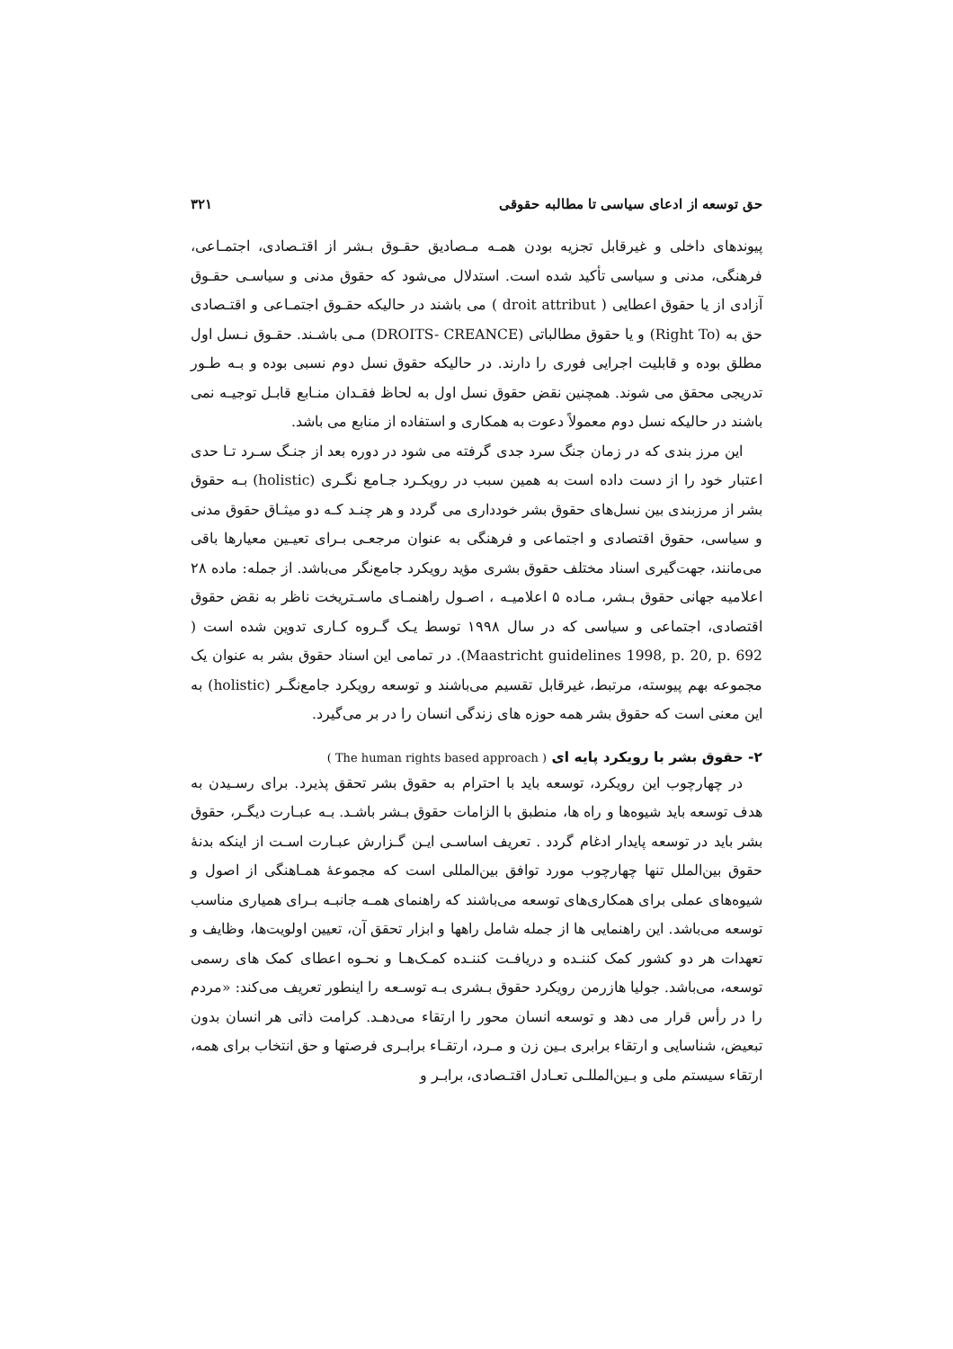حق توسعه از ادعای سیاسی تا مطالبه حقوقی ۳۲۱
پیوندهای داخلی و غیرقابل تجزیه بودن همـه مـصادیق حقـوق بـشر از اقتـصادی، اجتمـاعی، فرهنگی، مدنی و سیاسی تأکید شده است. استدلال می‌شود که حقوق مدنی و سیاسـی حقـوق آزادی از یا حقوق اعطایی ( droit attribut ) می باشند در حالیکه حقـوق اجتمـاعی و اقتـصادی حق به (Right To) و یا حقوق مطالباتی (DROITS- CREANCE) مـی باشـند. حقـوق نـسل اول مطلق بوده و قابلیت اجرایی فوری را دارند. در حالیکه حقوق نسل دوم نسبی بوده و بـه طـور تدریجی محقق می شوند. همچنین نقض حقوق نسل اول به لحاظ فقـدان منـابع قابـل توجیـه نمی باشند در حالیکه نسل دوم معمولاً دعوت به همکاری و استفاده از منابع می باشد.
این مرز بندی که در زمان جنگ سرد جدی گرفته می شود در دوره بعد از جنـگ سـرد تـا حدی اعتبار خود را از دست داده است به همین سبب در رویکـرد جـامع نگـری (holistic) بـه حقوق بشر از مرزبندی بین نسل‌های حقوق بشر خودداری می گردد و هر چنـد کـه دو میثـاق حقوق مدنی و سیاسی، حقوق اقتصادی و اجتماعی و فرهنگی به عنوان مرجعـی بـرای تعیـین معیارها باقی می‌مانند، جهت‌گیری اسناد مختلف حقوق بشری مؤید رویکرد جامع‌نگر می‌باشد. از جمله: ماده ۲۸ اعلامیه جهانی حقوق بـشر، مـاده ۵ اعلامیـه ، اصـول راهنمـای ماسـتریخت ناظر به نقض حقوق اقتصادی، اجتماعی و سیاسی که در سال ۱۹۹۸ توسط یـک گـروه کـاری تدوین شده است ( Maastricht guidelines 1998, p. 20, p. 692). در تمامی این اسناد حقوق بشر به عنوان یک مجموعه بهم پیوسته، مرتبط، غیرقابل تقسیم می‌باشند و توسعه رویکرد جامع‌نگـر (holistic) به این معنی است که حقوق بشر همه حوزه های زندگی انسان را در بر می‌گیرد.
۲- حقوق بشر با رویکرد پایه ای ( The human rights based approach )
در چهارچوب این رویکرد، توسعه باید با احترام به حقوق بشر تحقق پذیرد. برای رسـیدن به هدف توسعه باید شیوه‌ها و راه ها، منطبق با الزامات حقوق بـشر باشـد. بـه عبـارت دیگـر، حقوق بشر باید در توسعه پایدار ادغام گردد . تعریف اساسـی ایـن گـزارش عبـارت اسـت از اینکه بدنهٔ حقوق بین‌الملل تنها چهارچوب مورد توافق بین‌المللی است که مجموعهٔ همـاهنگی از اصول و شیوه‌های عملی برای همکاری‌های توسعه می‌باشند که راهنمای همـه جانبـه بـرای همیاری مناسب توسعه می‌باشد. این راهنمایی ها از جمله شامل راهها و ابزار تحقق آن، تعیین اولویت‌ها، وظایف و تعهدات هر دو کشور کمک کننـده و دریافـت کننـده کمـک‌هـا و نحـوه اعطای کمک های رسمی توسعه، می‌باشد. جولیا هازرمن رویکرد حقوق بـشری بـه توسـعه را اینطور تعریف می‌کند: «مردم را در رأس قرار می دهد و توسعه انسان محور را ارتقاء می‌دهـد. کرامت ذاتی هر انسان بدون تبعیض، شناسایی و ارتقاء برابری بـین زن و مـرد، ارتقـاء برابـری فرصتها و حق انتخاب برای همه، ارتقاء سیستم ملی و بـین‌المللـی تعـادل اقتـصادی، برابـر و